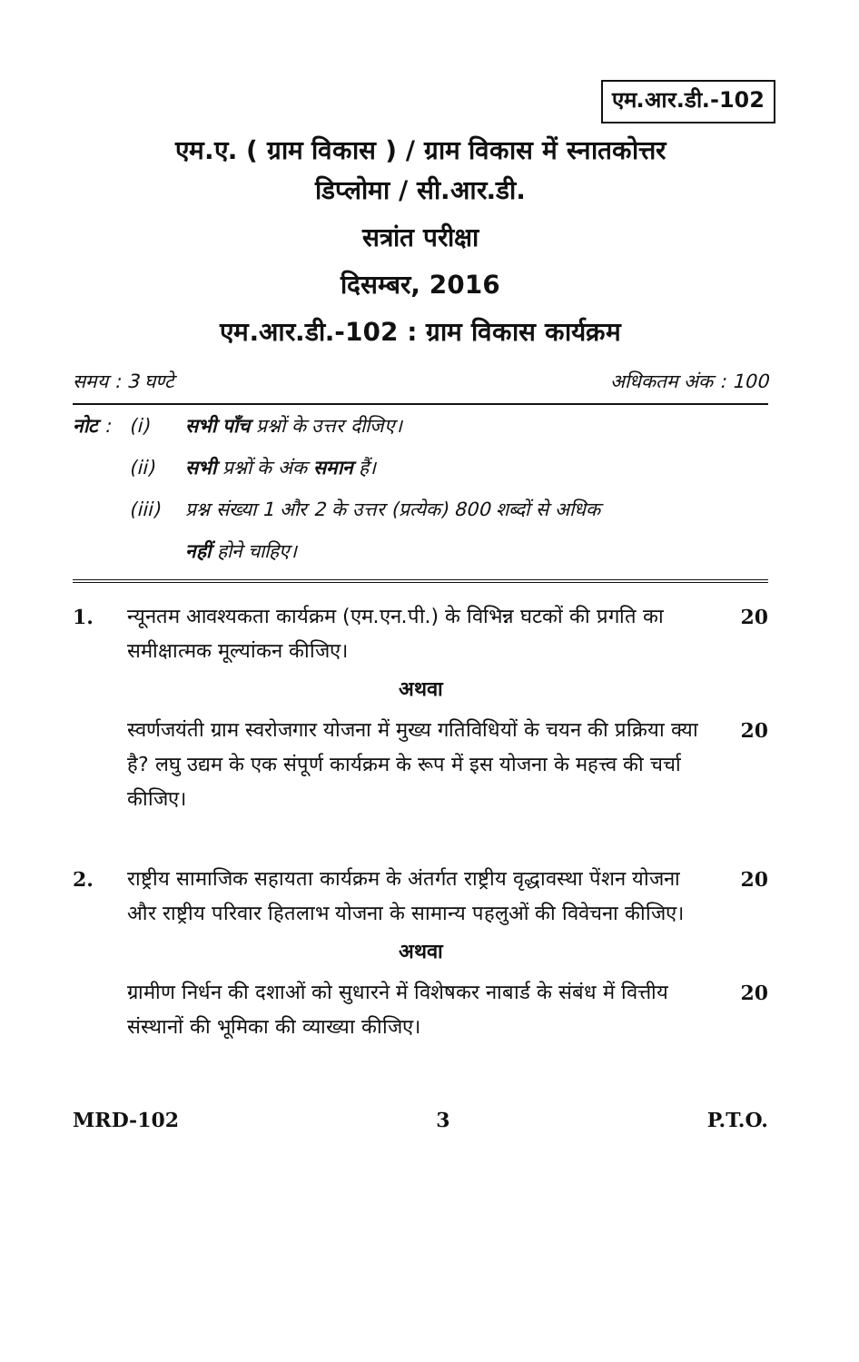एम.आर.डी.-102
एम.ए. ( ग्राम विकास ) / ग्राम विकास में स्नातकोत्तर
डिप्लोमा / सी.आर.डी.
सत्रांत परीक्षा
दिसम्बर, 2016
एम.आर.डी.-102 : ग्राम विकास कार्यक्रम
समय : 3 घण्टे अधिकतम अंक : 100
नोट : (i) सभी पाँच प्रश्नों के उत्तर दीजिए।
(ii) सभी प्रश्नों के अंक समान हैं।
(iii) प्रश्न संख्या 1 और 2 के उत्तर (प्रत्येक) 800 शब्दों से अधिक
नहीं होने चाहिए।
1. न्यूनतम आवश्यकता कार्यक्रम (एम.एन.पी.) के विभिन्न घटकों की प्रगति का समीक्षात्मक मूल्यांकन कीजिए। 20
अथवा
स्वर्णजयंती ग्राम स्वरोजगार योजना में मुख्य गतिविधियों के चयन की प्रक्रिया क्या है? लघु उद्यम के एक संपूर्ण कार्यक्रम के रूप में इस योजना के महत्त्व की चर्चा कीजिए। 20
2. राष्ट्रीय सामाजिक सहायता कार्यक्रम के अंतर्गत राष्ट्रीय वृद्धावस्था पेंशन योजना और राष्ट्रीय परिवार हितलाभ योजना के सामान्य पहलुओं की विवेचना कीजिए। 20
अथवा
ग्रामीण निर्धन की दशाओं को सुधारने में विशेषकर नाबार्ड के संबंध में वित्तीय संस्थानों की भूमिका की व्याख्या कीजिए। 20
MRD-102 3 P.T.O.